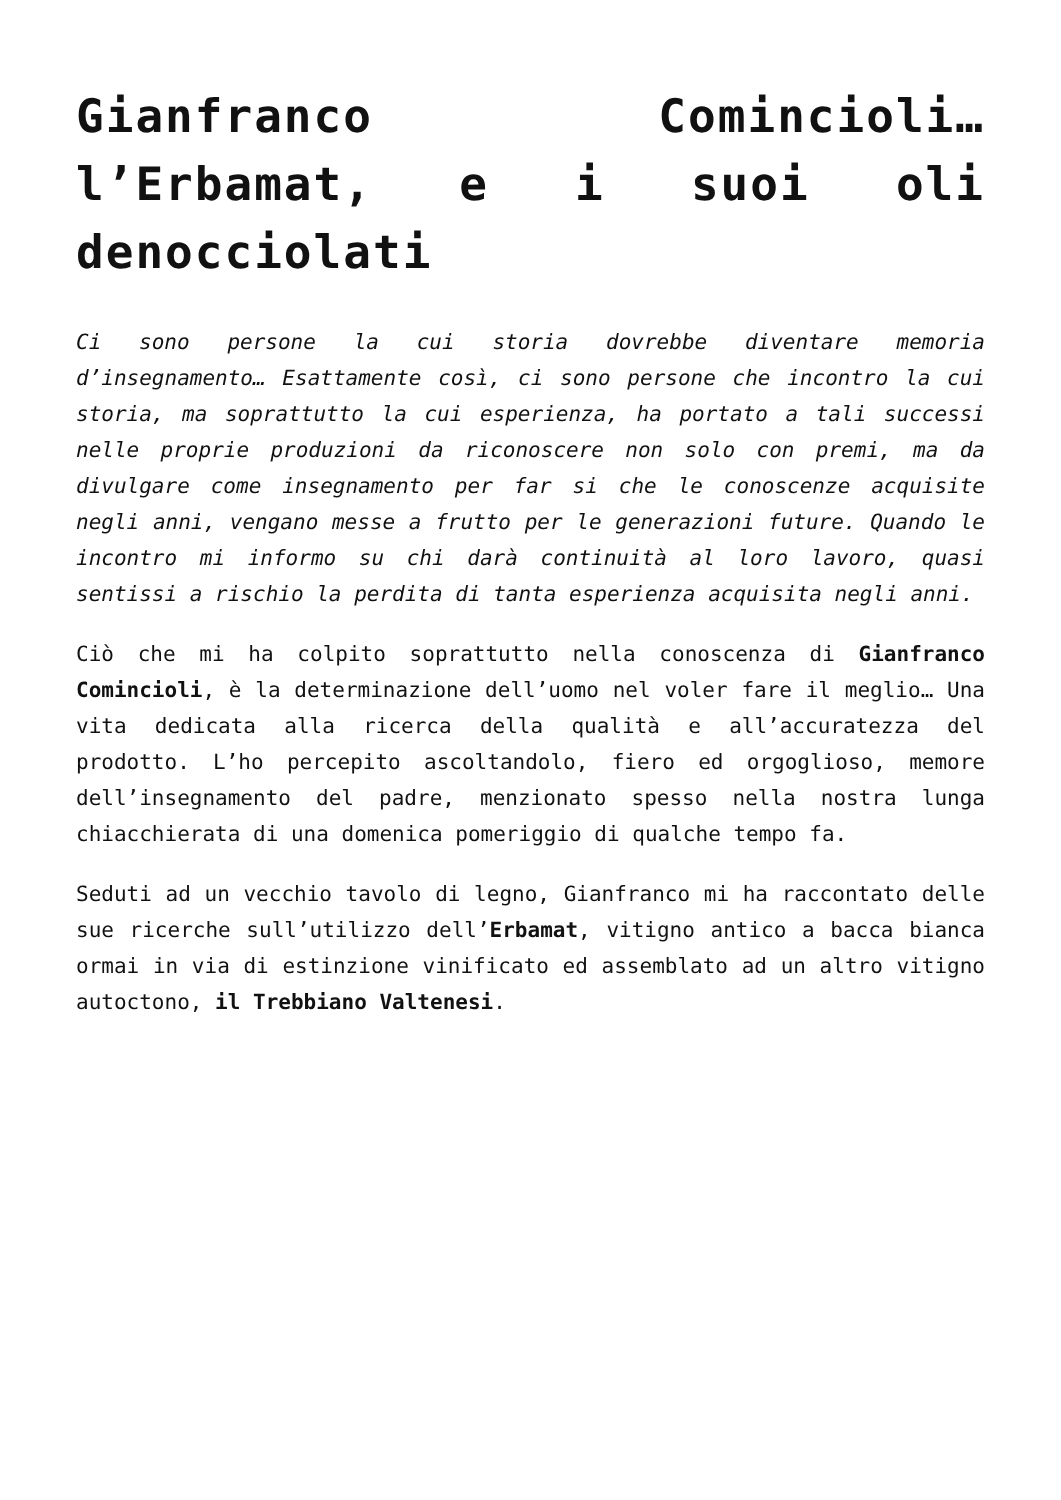Gianfranco Comincioli… l’Erbamat, e i suoi oli denocciolati
Ci sono persone la cui storia dovrebbe diventare memoria d’insegnamento… Esattamente così, ci sono persone che incontro la cui storia, ma soprattutto la cui esperienza, ha portato a tali successi nelle proprie produzioni da riconoscere non solo con premi, ma da divulgare come insegnamento per far si che le conoscenze acquisite negli anni, vengano messe a frutto per le generazioni future. Quando le incontro mi informo su chi darà continuità al loro lavoro, quasi sentissi a rischio la perdita di tanta esperienza acquisita negli anni.
Ciò che mi ha colpito soprattutto nella conoscenza di Gianfranco Comincioli, è la determinazione dell’uomo nel voler fare il meglio… Una vita dedicata alla ricerca della qualità e all’accuratezza del prodotto. L’ho percepito ascoltandolo, fiero ed orgoglioso, memore dell’insegnamento del padre, menzionato spesso nella nostra lunga chiacchierata di una domenica pomeriggio di qualche tempo fa.
Seduti ad un vecchio tavolo di legno, Gianfranco mi ha raccontato delle sue ricerche sull’utilizzo dell’Erbamat, vitigno antico a bacca bianca ormai in via di estinzione vinificato ed assemblato ad un altro vitigno autoctono, il Trebbiano Valtenesi.